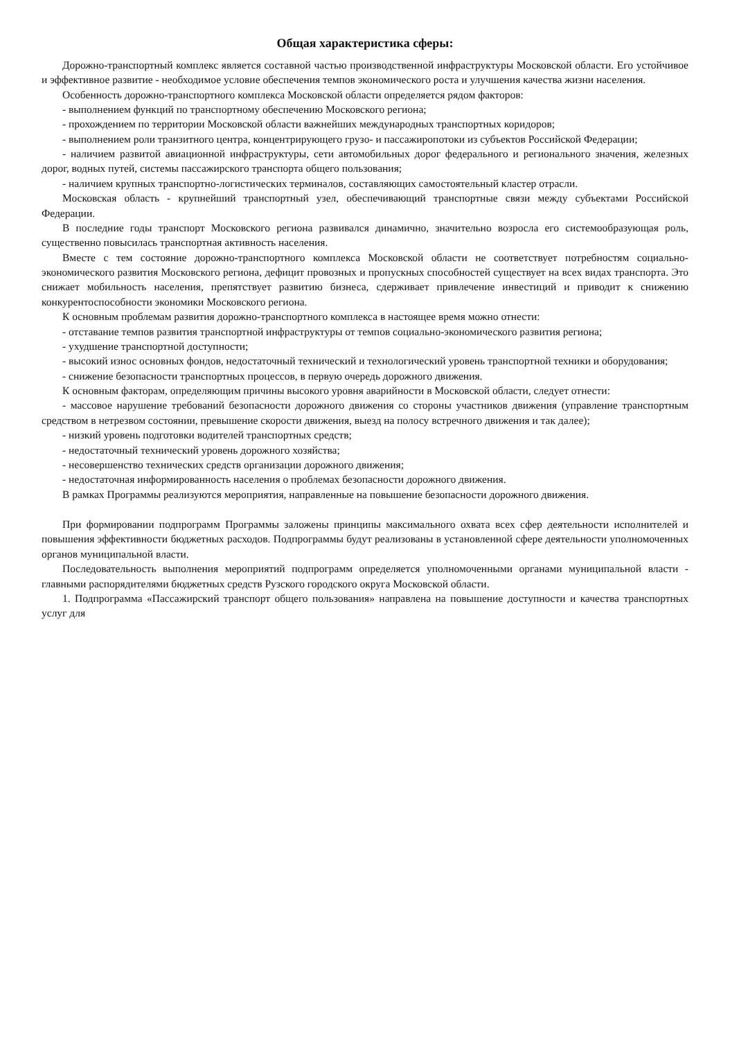Общая характеристика сферы:
Дорожно-транспортный комплекс является составной частью производственной инфраструктуры Московской области. Его устойчивое и эффективное развитие - необходимое условие обеспечения темпов экономического роста и улучшения качества жизни населения.
Особенность дорожно-транспортного комплекса Московской области определяется рядом факторов:
- выполнением функций по транспортному обеспечению Московского региона;
- прохождением по территории Московской области важнейших международных транспортных коридоров;
- выполнением роли транзитного центра, концентрирующего грузо- и пассажиропотоки из субъектов Российской Федерации;
- наличием развитой авиационной инфраструктуры, сети автомобильных дорог федерального и регионального значения, железных дорог, водных путей, системы пассажирского транспорта общего пользования;
- наличием крупных транспортно-логистических терминалов, составляющих самостоятельный кластер отрасли.
Московская область - крупнейший транспортный узел, обеспечивающий транспортные связи между субъектами Российской Федерации.
В последние годы транспорт Московского региона развивался динамично, значительно возросла его системообразующая роль, существенно повысилась транспортная активность населения.
Вместе с тем состояние дорожно-транспортного комплекса Московской области не соответствует потребностям социально-экономического развития Московского региона, дефицит провозных и пропускных способностей существует на всех видах транспорта. Это снижает мобильность населения, препятствует развитию бизнеса, сдерживает привлечение инвестиций и приводит к снижению конкурентоспособности экономики Московского региона.
К основным проблемам развития дорожно-транспортного комплекса в настоящее время можно отнести:
- отставание темпов развития транспортной инфраструктуры от темпов социально-экономического развития региона;
- ухудшение транспортной доступности;
- высокий износ основных фондов, недостаточный технический и технологический уровень транспортной техники и оборудования;
- снижение безопасности транспортных процессов, в первую очередь дорожного движения.
К основным факторам, определяющим причины высокого уровня аварийности в Московской области, следует отнести:
- массовое нарушение требований безопасности дорожного движения со стороны участников движения (управление транспортным средством в нетрезвом состоянии, превышение скорости движения, выезд на полосу встречного движения и так далее);
- низкий уровень подготовки водителей транспортных средств;
- недостаточный технический уровень дорожного хозяйства;
- несовершенство технических средств организации дорожного движения;
- недостаточная информированность населения о проблемах безопасности дорожного движения.
В рамках Программы реализуются мероприятия, направленные на повышение безопасности дорожного движения.
При формировании подпрограмм Программы заложены принципы максимального охвата всех сфер деятельности исполнителей и повышения эффективности бюджетных расходов. Подпрограммы будут реализованы в установленной сфере деятельности уполномоченных органов муниципальной власти.
Последовательность выполнения мероприятий подпрограмм определяется уполномоченными органами муниципальной власти - главными распорядителями бюджетных средств Рузского городского округа Московской области.
1. Подпрограмма «Пассажирский транспорт общего пользования» направлена на повышение доступности и качества транспортных услуг для